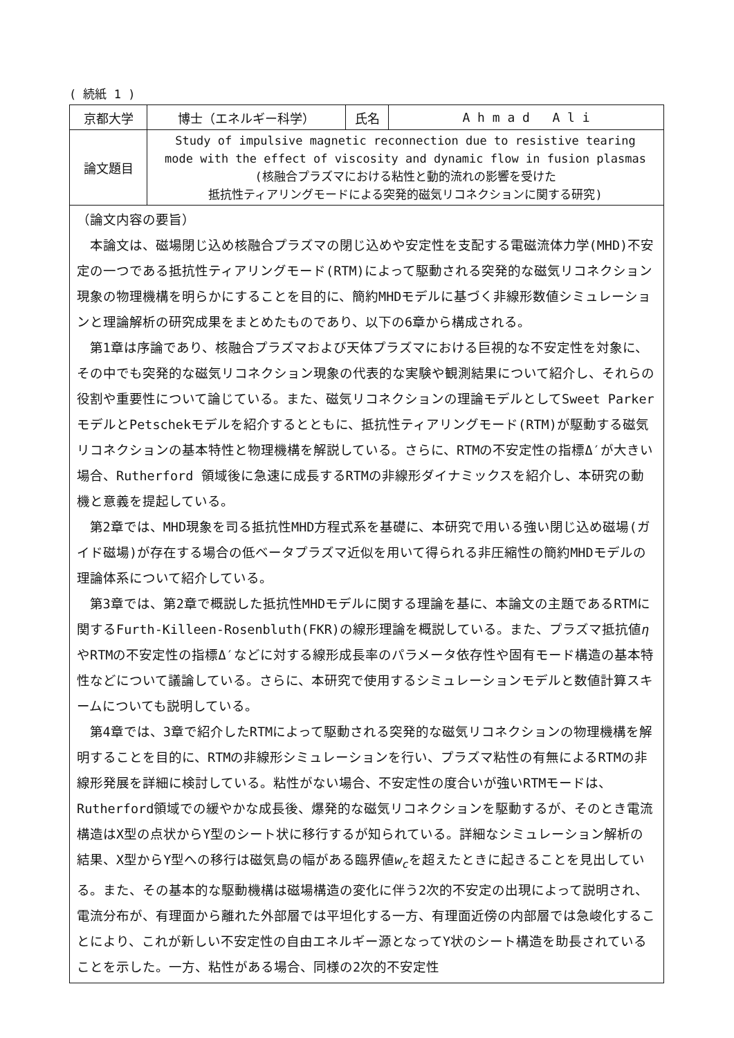( 続紙 1 )
| 京都大学 | 博士（エネルギー科学） | 氏名 | A h m a d A l i |
| 論文題目 | Study of impulsive magnetic reconnection due to resistive tearing mode with the effect of viscosity and dynamic flow in fusion plasmas (核融合プラズマにおける粘性と動的流れの影響を受けた 抵抗性ティアリングモードによる突発的磁気リコネクションに関する研究) | | |
| （論文内容の要旨） 本論文は、磁場閉じ込め核融合プラズマの閉じ込めや安定性を支配する電磁流体力学(MHD)不安定の一つである抵抗性ティアリングモード(RTM)によって駆動される突発的な磁気リコネクション現象の物理機構を明らかにすることを目的に、簡約MHDモデルに基づく非線形数値シミュレーションと理論解析の研究成果をまとめたものであり、以下の6章から構成される。 第1章は序論であり、核融合プラズマおよび天体プラズマにおける巨視的な不安定性を対象に、その中でも突発的な磁気リコネクション現象の代表的な実験や観測結果について紹介し、それらの役割や重要性について論じている。また、磁気リコネクションの理論モデルとしてSweet ParkerモデルとPetschekモデルを紹介するとともに、抵抗性ティアリングモード(RTM)が駆動する磁気リコネクションの基本特性と物理機構を解説している。さらに、RTMの不安定性の指標Δ′が大きい場合、Rutherford 領域後に急速に成長するRTMの非線形ダイナミックスを紹介し、本研究の動機と意義を提起している。 第2章では、MHD現象を司る抵抗性MHD方程式系を基礎に、本研究で用いる強い閉じ込め磁場(ガイド磁場)が存在する場合の低ベータプラズマ近似を用いて得られる非圧縮性の簡約MHDモデルの理論体系について紹介している。 第3章では、第2章で概説した抵抗性MHDモデルに関する理論を基に、本論文の主題であるRTMに関するFurth-Killeen-Rosenbluth(FKR)の線形理論を概説している。また、プラズマ抵抗値 η やRTMの不安定性の指標Δ′などに対する線形成長率のパラメータ依存性や固有モード構造の基本特性などについて議論している。さらに、本研究で使用するシミュレーションモデルと数値計算スキームについても説明している。 第4章では、3章で紹介したRTMによって駆動される突発的な磁気リコネクションの物理機構を解明することを目的に、RTMの非線形シミュレーションを行い、プラズマ粘性の有無によるRTMの非線形発展を詳細に検討している。粘性がない場合、不安定性の度合いが強いRTMモードは、Rutherford領域での緩やかな成長後、爆発的な磁気リコネクションを駆動するが、そのとき電流構造はX型の点状からY型のシート状に移行するが知られている。詳細なシミュレーション解析の結果、X型からY型への移行は磁気島の幅がある臨界値 w<sub>c</sub> を超えたときに起きることを見出している。また、その基本的な駆動機構は磁場構造の変化に伴う2次的不安定の出現によって説明され、電流分布が、有理面から離れた外部層では平坦化する一方、有理面近傍の内部層では急峻化することにより、これが新しい不安定性の自由エネルギー源となってY状のシート構造を助長されていることを示した。一方、粘性がある場合、同様の2次的不安定性 | | | |